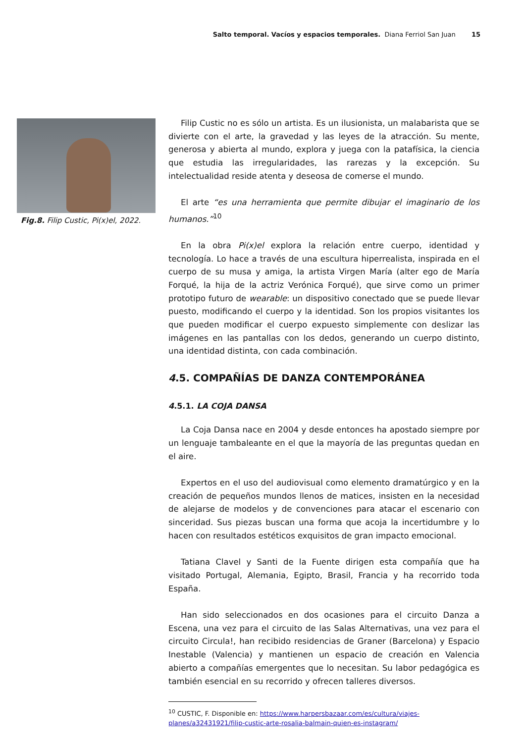Salto temporal. Vacíos y espacios temporales. Diana Ferriol San Juan 15
Fig.8. Filip Custic, Pi(x)el, 2022.
Filip Custic no es sólo un artista. Es un ilusionista, un malabarista que se divierte con el arte, la gravedad y las leyes de la atracción. Su mente, generosa y abierta al mundo, explora y juega con la patafísica, la ciencia que estudia las irregularidades, las rarezas y la excepción. Su intelectualidad reside atenta y deseosa de comerse el mundo.
El arte “es una herramienta que permite dibujar el imaginario de los humanos.”<sup>10</sup>
En la obra Pi(x)el explora la relación entre cuerpo, identidad y tecnología. Lo hace a través de una escultura hiperrealista, inspirada en el cuerpo de su musa y amiga, la artista Virgen María (alter ego de María Forqué, la hija de la actriz Verónica Forqué), que sirve como un primer prototipo futuro de wearable: un dispositivo conectado que se puede llevar puesto, modificando el cuerpo y la identidad. Son los propios visitantes los que pueden modificar el cuerpo expuesto simplemente con deslizar las imágenes en las pantallas con los dedos, generando un cuerpo distinto, una identidad distinta, con cada combinación.
4.5. COMPAÑÍAS DE DANZA CONTEMPORÁNEA
4.5.1. LA COJA DANSA
La Coja Dansa nace en 2004 y desde entonces ha apostado siempre por un lenguaje tambaleante en el que la mayoría de las preguntas quedan en el aire.
Expertos en el uso del audiovisual como elemento dramatúrgico y en la creación de pequeños mundos llenos de matices, insisten en la necesidad de alejarse de modelos y de convenciones para atacar el escenario con sinceridad. Sus piezas buscan una forma que acoja la incertidumbre y lo hacen con resultados estéticos exquisitos de gran impacto emocional.
Tatiana Clavel y Santi de la Fuente dirigen esta compañía que ha visitado Portugal, Alemania, Egipto, Brasil, Francia y ha recorrido toda España.
Han sido seleccionados en dos ocasiones para el circuito Danza a Escena, una vez para el circuito de las Salas Alternativas, una vez para el circuito Circula!, han recibido residencias de Graner (Barcelona) y Espacio Inestable (Valencia) y mantienen un espacio de creación en Valencia abierto a compañías emergentes que lo necesitan. Su labor pedagógica es también esencial en su recorrido y ofrecen talleres diversos.
<sup>10</sup> CUSTIC, F. Disponible en: https://www.harpersbazaar.com/es/cultura/viajes-planes/a32431921/filip-custic-arte-rosalia-balmain-quien-es-instagram/